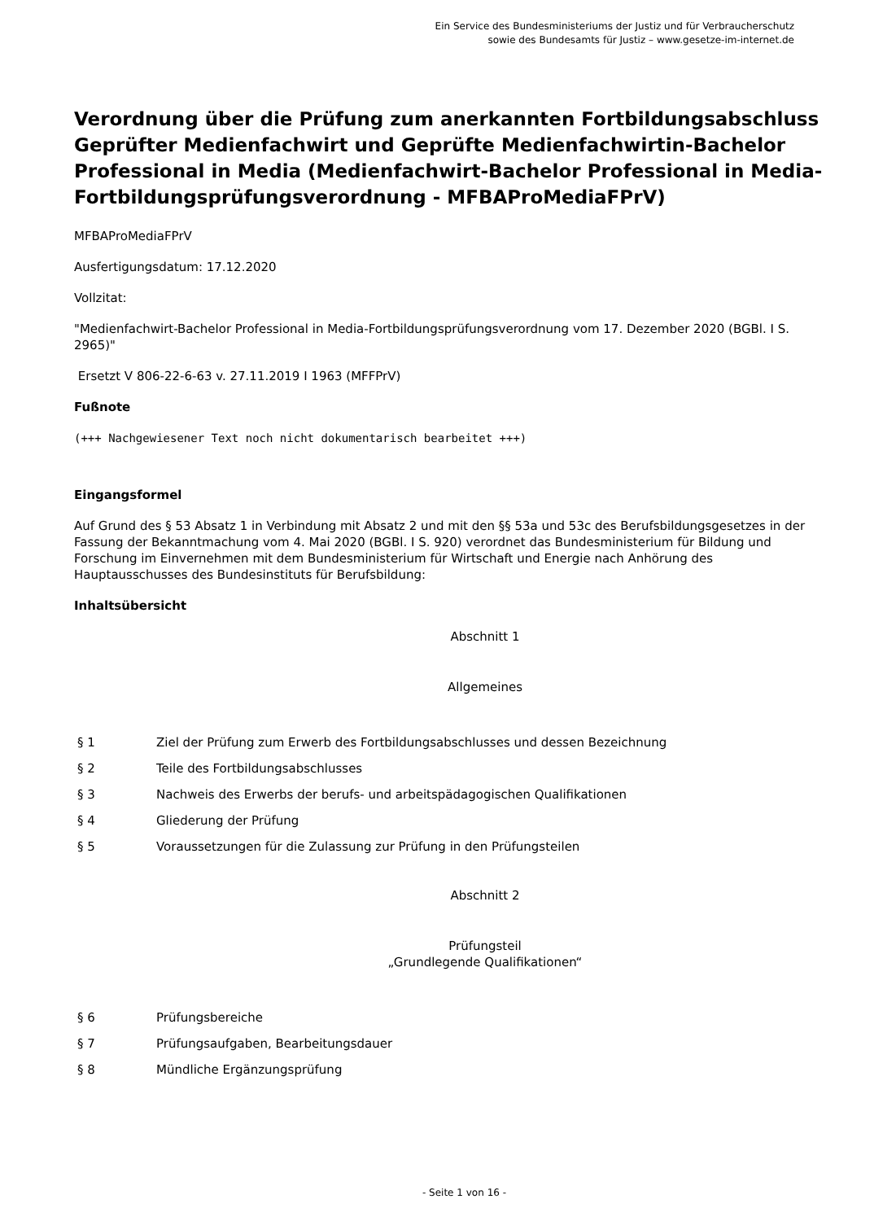Ein Service des Bundesministeriums der Justiz und für Verbraucherschutz
sowie des Bundesamts für Justiz – www.gesetze-im-internet.de
Verordnung über die Prüfung zum anerkannten Fortbildungsabschluss Geprüfter Medienfachwirt und Geprüfte Medienfachwirtin-Bachelor Professional in Media (Medienfachwirt-Bachelor Professional in Media-Fortbildungsprüfungsverordnung - MFBAProMediaFPrV)
MFBAProMediaFPrV
Ausfertigungsdatum: 17.12.2020
Vollzitat:
"Medienfachwirt-Bachelor Professional in Media-Fortbildungsprüfungsverordnung vom 17. Dezember 2020 (BGBl. I S. 2965)"
Ersetzt V 806-22-6-63 v. 27.11.2019 I 1963 (MFFPrV)
Fußnote
(+++ Nachgewiesener Text noch nicht dokumentarisch bearbeitet +++)
Eingangsformel
Auf Grund des § 53 Absatz 1 in Verbindung mit Absatz 2 und mit den §§ 53a und 53c des Berufsbildungsgesetzes in der Fassung der Bekanntmachung vom 4. Mai 2020 (BGBl. I S. 920) verordnet das Bundesministerium für Bildung und Forschung im Einvernehmen mit dem Bundesministerium für Wirtschaft und Energie nach Anhörung des Hauptausschusses des Bundesinstituts für Berufsbildung:
Inhaltsübersicht
Abschnitt 1
Allgemeines
§ 1 Ziel der Prüfung zum Erwerb des Fortbildungsabschlusses und dessen Bezeichnung
§ 2 Teile des Fortbildungsabschlusses
§ 3 Nachweis des Erwerbs der berufs- und arbeitspädagogischen Qualifikationen
§ 4 Gliederung der Prüfung
§ 5 Voraussetzungen für die Zulassung zur Prüfung in den Prüfungsteilen
Abschnitt 2
Prüfungsteil
„Grundlegende Qualifikationen“
§ 6 Prüfungsbereiche
§ 7 Prüfungsaufgaben, Bearbeitungsdauer
§ 8 Mündliche Ergänzungsprüfung
- Seite 1 von 16 -